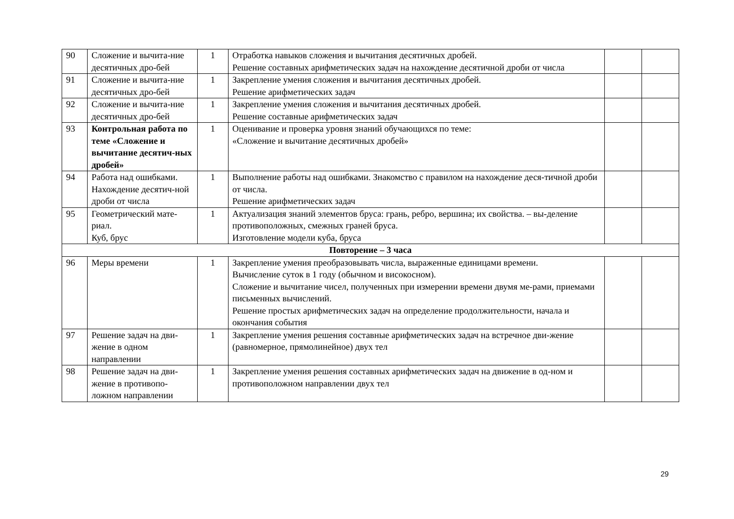| 90 | Сложение и вычита-ние десятичных дро-бей | 1 | Отработка навыков сложения и вычитания десятичных дробей. Решение составных арифметических задач на нахождение десятичной дроби от числа | | |
| 91 | Сложение и вычита-ние десятичных дро-бей | 1 | Закрепление умения сложения и вычитания десятичных дробей. Решение арифметических задач | | |
| 92 | Сложение и вычита-ние десятичных дро-бей | 1 | Закрепление умения сложения и вычитания десятичных дробей. Решение составные арифметических задач | | |
| 93 | Контрольная работа по теме «Сложение и вычитание десятич-ных дробей» | 1 | Оценивание и проверка уровня знаний обучающихся по теме: «Сложение и вычитание десятичных дробей» | | |
| 94 | Работа над ошибками. Нахождение десятич-ной дроби от числа | 1 | Выполнение работы над ошибками. Знакомство с правилом на нахождение деся-тичной дроби от числа. Решение арифметических задач | | |
| 95 | Геометрический мате-риал. Куб, брус | 1 | Актуализация знаний элементов бруса: грань, ребро, вершина; их свойства. – вы-деление противоположных, смежных граней бруса. Изготовление модели куба, бруса | | |
| Повторение – 3 часа | | | | | |
| 96 | Меры времени | 1 | Закрепление умения преобразовывать числа, выраженные единицами времени. Вычисление суток в 1 году (обычном и високосном). Сложение и вычитание чисел, полученных при измерении времени двумя ме-рами, приемами письменных вычислений. Решение простых арифметических задач на определение продолжительности, начала и окончания события | | |
| 97 | Решение задач на дви-жение в одном направлении | 1 | Закрепление умения решения составные арифметических задач на встречное дви-жение (равномерное, прямолинейное) двух тел | | |
| 98 | Решение задач на дви-жение в противопо-ложном направлении | 1 | Закрепление умения решения составных арифметических задач на движение в од-ном и противоположном направлении двух тел | | |
29